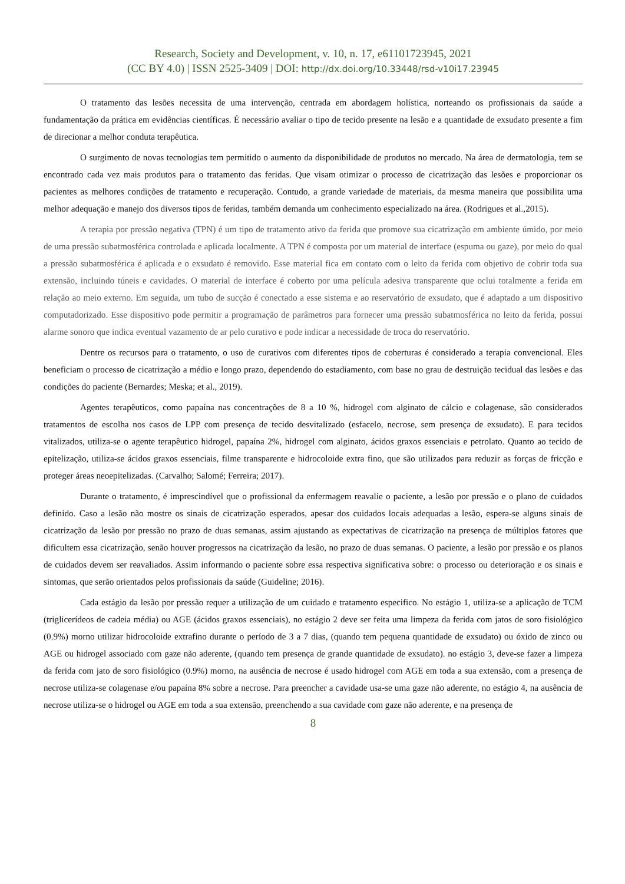Research, Society and Development, v. 10, n. 17, e61101723945, 2021
(CC BY 4.0) | ISSN 2525-3409 | DOI: http://dx.doi.org/10.33448/rsd-v10i17.23945
O tratamento das lesões necessita de uma intervenção, centrada em abordagem holística, norteando os profissionais da saúde a fundamentação da prática em evidências científicas. É necessário avaliar o tipo de tecido presente na lesão e a quantidade de exsudato presente a fim de direcionar a melhor conduta terapêutica.
O surgimento de novas tecnologias tem permitido o aumento da disponibilidade de produtos no mercado. Na área de dermatologia, tem se encontrado cada vez mais produtos para o tratamento das feridas. Que visam otimizar o processo de cicatrização das lesões e proporcionar os pacientes as melhores condições de tratamento e recuperação. Contudo, a grande variedade de materiais, da mesma maneira que possibilita uma melhor adequação e manejo dos diversos tipos de feridas, também demanda um conhecimento especializado na área. (Rodrigues et al.,2015).
A terapia por pressão negativa (TPN) é um tipo de tratamento ativo da ferida que promove sua cicatrização em ambiente úmido, por meio de uma pressão subatmosférica controlada e aplicada localmente. A TPN é composta por um material de interface (espuma ou gaze), por meio do qual a pressão subatmosférica é aplicada e o exsudato é removido. Esse material fica em contato com o leito da ferida com objetivo de cobrir toda sua extensão, incluindo túneis e cavidades. O material de interface é coberto por uma película adesiva transparente que oclui totalmente a ferida em relação ao meio externo. Em seguida, um tubo de sucção é conectado a esse sistema e ao reservatório de exsudato, que é adaptado a um dispositivo computadorizado. Esse dispositivo pode permitir a programação de parâmetros para fornecer uma pressão subatmosférica no leito da ferida, possui alarme sonoro que indica eventual vazamento de ar pelo curativo e pode indicar a necessidade de troca do reservatório.
Dentre os recursos para o tratamento, o uso de curativos com diferentes tipos de coberturas é considerado a terapia convencional. Eles beneficiam o processo de cicatrização a médio e longo prazo, dependendo do estadiamento, com base no grau de destruição tecidual das lesões e das condições do paciente (Bernardes; Meska; et al., 2019).
Agentes terapêuticos, como papaína nas concentrações de 8 a 10 %, hidrogel com alginato de cálcio e colagenase, são considerados tratamentos de escolha nos casos de LPP com presença de tecido desvitalizado (esfacelo, necrose, sem presença de exsudato). E para tecidos vitalizados, utiliza-se o agente terapêutico hidrogel, papaína 2%, hidrogel com alginato, ácidos graxos essenciais e petrolato. Quanto ao tecido de epitelização, utiliza-se ácidos graxos essenciais, filme transparente e hidrocoloide extra fino, que são utilizados para reduzir as forças de fricção e proteger áreas neoepitelizadas. (Carvalho; Salomé; Ferreira; 2017).
Durante o tratamento, é imprescindível que o profissional da enfermagem reavalie o paciente, a lesão por pressão e o plano de cuidados definido. Caso a lesão não mostre os sinais de cicatrização esperados, apesar dos cuidados locais adequadas a lesão, espera-se alguns sinais de cicatrização da lesão por pressão no prazo de duas semanas, assim ajustando as expectativas de cicatrização na presença de múltiplos fatores que dificultem essa cicatrização, senão houver progressos na cicatrização da lesão, no prazo de duas semanas. O paciente, a lesão por pressão e os planos de cuidados devem ser reavaliados. Assim informando o paciente sobre essa respectiva significativa sobre: o processo ou deterioração e os sinais e sintomas, que serão orientados pelos profissionais da saúde (Guideline; 2016).
Cada estágio da lesão por pressão requer a utilização de um cuidado e tratamento especifico. No estágio 1, utiliza-se a aplicação de TCM (triglicerídeos de cadeia média) ou AGE (ácidos graxos essenciais), no estágio 2 deve ser feita uma limpeza da ferida com jatos de soro fisiológico (0.9%) morno utilizar hidrocoloide extrafino durante o período de 3 a 7 dias, (quando tem pequena quantidade de exsudato) ou óxido de zinco ou AGE ou hidrogel associado com gaze não aderente, (quando tem presença de grande quantidade de exsudato). no estágio 3, deve-se fazer a limpeza da ferida com jato de soro fisiológico (0.9%) morno, na ausência de necrose é usado hidrogel com AGE em toda a sua extensão, com a presença de necrose utiliza-se colagenase e/ou papaína 8% sobre a necrose. Para preencher a cavidade usa-se uma gaze não aderente, no estágio 4, na ausência de necrose utiliza-se o hidrogel ou AGE em toda a sua extensão, preenchendo a sua cavidade com gaze não aderente, e na presença de
8